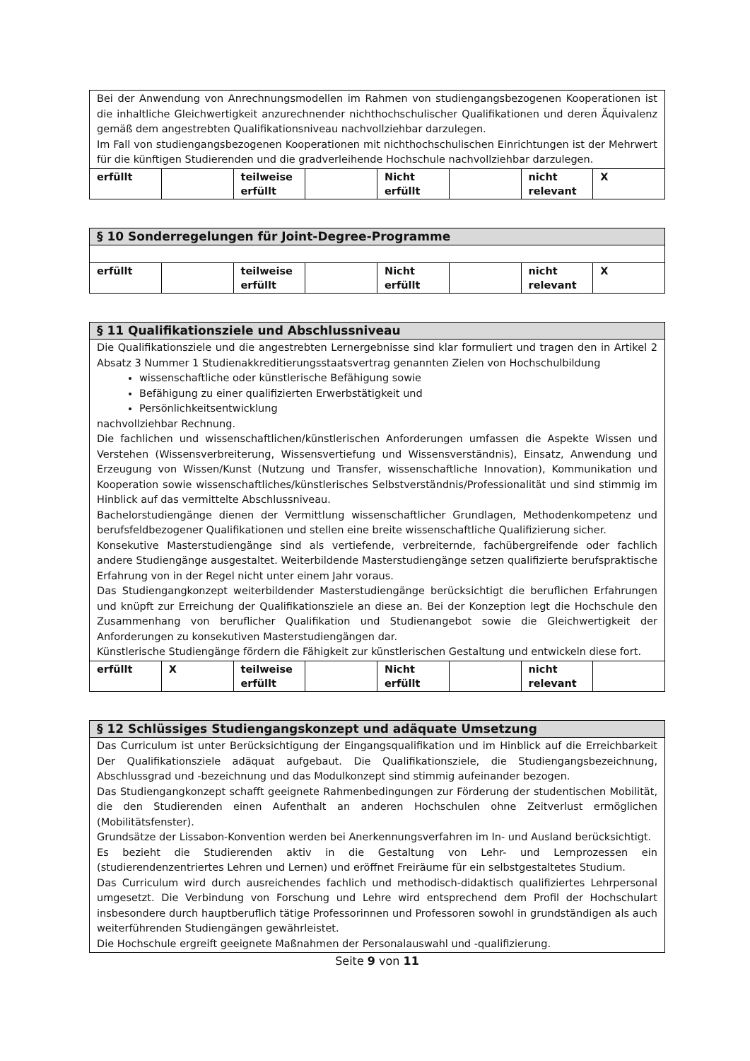| Bei der Anwendung von Anrechnungsmodellen im Rahmen von studiengangsbezogenen Kooperationen ist die inhaltliche Gleichwertigkeit anzurechnender nichthochschulischer Qualifikationen und deren Äquivalenz gemäß dem angestrebten Qualifikationsniveau nachvollziehbar darzulegen. Im Fall von studiengangsbezogenen Kooperationen mit nichthochschulischen Einrichtungen ist der Mehrwert für die künftigen Studierenden und die gradverleihende Hochschule nachvollziehbar darzulegen. | | | | | | | |
| erfüllt | | teilweise erfüllt | | Nicht erfüllt | | nicht relevant | X |
| § 10 Sonderregelungen für Joint-Degree-Programme | | | | | | | |
| --- | --- | --- | --- | --- | --- | --- | --- |
| erfüllt | | teilweise erfüllt | | Nicht erfüllt | | nicht relevant | X |
| § 11 Qualifikationsziele und Abschlussniveau | | | | | | | |
| --- | --- | --- | --- | --- | --- | --- | --- |
| Die Qualifikationsziele und die angestrebten Lernergebnisse sind klar formuliert und tragen den in Artikel 2 Absatz 3 Nummer 1 Studienakkreditierungsstaatsvertrag genannten Zielen von Hochschulbildung wissenschaftliche oder künstlerische Befähigung sowie Befähigung zu einer qualifizierten Erwerbstätigkeit und Persönlichkeitsentwicklung nachvollziehbar Rechnung. Die fachlichen und wissenschaftlichen/künstlerischen Anforderungen umfassen die Aspekte Wissen und Verstehen (Wissensverbreiterung, Wissensvertiefung und Wissensverständnis), Einsatz, Anwendung und Erzeugung von Wissen/Kunst (Nutzung und Transfer, wissenschaftliche Innovation), Kommunikation und Kooperation sowie wissenschaftliches/künstlerisches Selbstverständnis/Professionalität und sind stimmig im Hinblick auf das vermittelte Abschlussniveau. Bachelorstudiengänge dienen der Vermittlung wissenschaftlicher Grundlagen, Methodenkompetenz und berufsfeldbezogener Qualifikationen und stellen eine breite wissenschaftliche Qualifizierung sicher. Konsekutive Masterstudiengänge sind als vertiefende, verbreiternde, fachübergreifende oder fachlich andere Studiengänge ausgestaltet. Weiterbildende Masterstudiengänge setzen qualifizierte berufspraktische Erfahrung von in der Regel nicht unter einem Jahr voraus. Das Studiengangkonzept weiterbildender Masterstudiengänge berücksichtigt die beruflichen Erfahrungen und knüpft zur Erreichung der Qualifikationsziele an diese an. Bei der Konzeption legt die Hochschule den Zusammenhang von beruflicher Qualifikation und Studienangebot sowie die Gleichwertigkeit der Anforderungen zu konsekutiven Masterstudiengängen dar. Künstlerische Studiengänge fördern die Fähigkeit zur künstlerischen Gestaltung und entwickeln diese fort. | | | | | | | |
| erfüllt | X | teilweise erfüllt | | Nicht erfüllt | | nicht relevant | |
| § 12 Schlüssiges Studiengangskonzept und adäquate Umsetzung |
| --- |
| Das Curriculum ist unter Berücksichtigung der Eingangsqualifikation und im Hinblick auf die Erreichbarkeit Der Qualifikationsziele adäquat aufgebaut. Die Qualifikationsziele, die Studiengangsbezeichnung, Abschlussgrad und -bezeichnung und das Modulkonzept sind stimmig aufeinander bezogen. Das Studiengangkonzept schafft geeignete Rahmenbedingungen zur Förderung der studentischen Mobilität, die den Studierenden einen Aufenthalt an anderen Hochschulen ohne Zeitverlust ermöglichen (Mobilitätsfenster). Grundsätze der Lissabon-Konvention werden bei Anerkennungsverfahren im In- und Ausland berücksichtigt. Es bezieht die Studierenden aktiv in die Gestaltung von Lehr- und Lernprozessen ein (studierendenzentriertes Lehren und Lernen) und eröffnet Freiräume für ein selbstgestaltetes Studium. Das Curriculum wird durch ausreichendes fachlich und methodisch-didaktisch qualifiziertes Lehrpersonal umgesetzt. Die Verbindung von Forschung und Lehre wird entsprechend dem Profil der Hochschulart insbesondere durch hauptberuflich tätige Professorinnen und Professoren sowohl in grundständigen als auch weiterführenden Studiengängen gewährleistet. Die Hochschule ergreift geeignete Maßnahmen der Personalauswahl und -qualifizierung. |
Seite 9 von 11